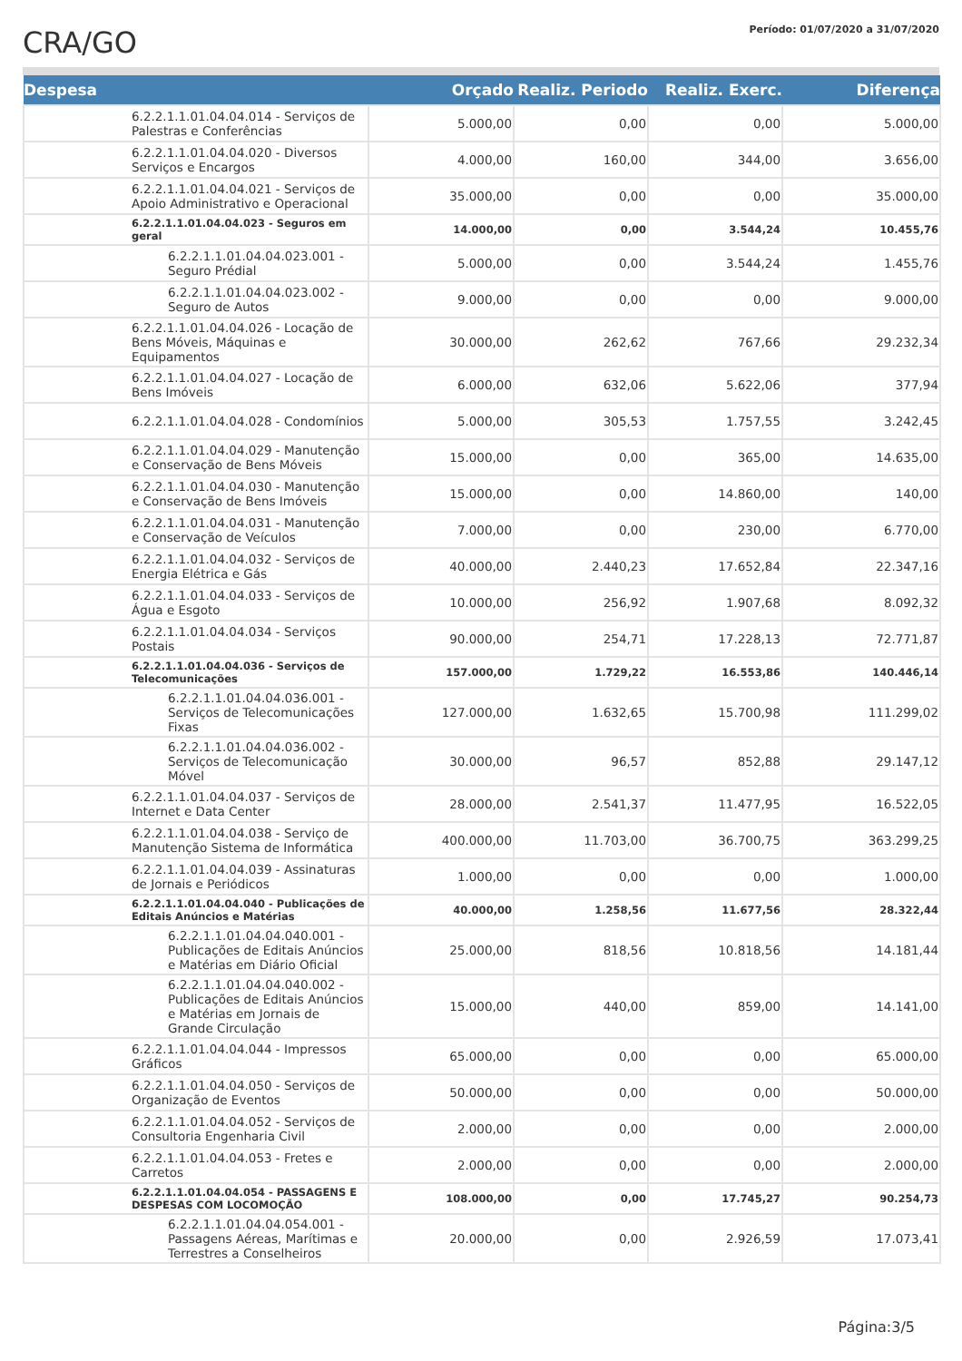CRA/GO
Período: 01/07/2020 a 31/07/2020
| Despesa | Orçado | Realiz. Periodo | Realiz. Exerc. | Diferença |
| --- | --- | --- | --- | --- |
| 6.2.2.1.1.01.04.04.014 - Serviços de Palestras e Conferências | 5.000,00 | 0,00 | 0,00 | 5.000,00 |
| 6.2.2.1.1.01.04.04.020 - Diversos Serviços e Encargos | 4.000,00 | 160,00 | 344,00 | 3.656,00 |
| 6.2.2.1.1.01.04.04.021 - Serviços de Apoio Administrativo e Operacional | 35.000,00 | 0,00 | 0,00 | 35.000,00 |
| 6.2.2.1.1.01.04.04.023 - Seguros em geral | 14.000,00 | 0,00 | 3.544,24 | 10.455,76 |
| 6.2.2.1.1.01.04.04.023.001 - Seguro Prédial | 5.000,00 | 0,00 | 3.544,24 | 1.455,76 |
| 6.2.2.1.1.01.04.04.023.002 - Seguro de Autos | 9.000,00 | 0,00 | 0,00 | 9.000,00 |
| 6.2.2.1.1.01.04.04.026 - Locação de Bens Móveis, Máquinas e Equipamentos | 30.000,00 | 262,62 | 767,66 | 29.232,34 |
| 6.2.2.1.1.01.04.04.027 - Locação de Bens Imóveis | 6.000,00 | 632,06 | 5.622,06 | 377,94 |
| 6.2.2.1.1.01.04.04.028 - Condomínios | 5.000,00 | 305,53 | 1.757,55 | 3.242,45 |
| 6.2.2.1.1.01.04.04.029 - Manutenção e Conservação de Bens Móveis | 15.000,00 | 0,00 | 365,00 | 14.635,00 |
| 6.2.2.1.1.01.04.04.030 - Manutenção e Conservação de Bens Imóveis | 15.000,00 | 0,00 | 14.860,00 | 140,00 |
| 6.2.2.1.1.01.04.04.031 - Manutenção e Conservação de Veículos | 7.000,00 | 0,00 | 230,00 | 6.770,00 |
| 6.2.2.1.1.01.04.04.032 - Serviços de Energia Elétrica e Gás | 40.000,00 | 2.440,23 | 17.652,84 | 22.347,16 |
| 6.2.2.1.1.01.04.04.033 - Serviços de Água e Esgoto | 10.000,00 | 256,92 | 1.907,68 | 8.092,32 |
| 6.2.2.1.1.01.04.04.034 - Serviços Postais | 90.000,00 | 254,71 | 17.228,13 | 72.771,87 |
| 6.2.2.1.1.01.04.04.036 - Serviços de Telecomunicações | 157.000,00 | 1.729,22 | 16.553,86 | 140.446,14 |
| 6.2.2.1.1.01.04.04.036.001 - Serviços de Telecomunicações Fixas | 127.000,00 | 1.632,65 | 15.700,98 | 111.299,02 |
| 6.2.2.1.1.01.04.04.036.002 - Serviços de Telecomunicação Móvel | 30.000,00 | 96,57 | 852,88 | 29.147,12 |
| 6.2.2.1.1.01.04.04.037 - Serviços de Internet e Data Center | 28.000,00 | 2.541,37 | 11.477,95 | 16.522,05 |
| 6.2.2.1.1.01.04.04.038 - Serviço de Manutenção Sistema de Informática | 400.000,00 | 11.703,00 | 36.700,75 | 363.299,25 |
| 6.2.2.1.1.01.04.04.039 - Assinaturas de Jornais e Periódicos | 1.000,00 | 0,00 | 0,00 | 1.000,00 |
| 6.2.2.1.1.01.04.04.040 - Publicações de Editais Anúncios e Matérias | 40.000,00 | 1.258,56 | 11.677,56 | 28.322,44 |
| 6.2.2.1.1.01.04.04.040.001 - Publicações de Editais Anúncios e Matérias em Diário Oficial | 25.000,00 | 818,56 | 10.818,56 | 14.181,44 |
| 6.2.2.1.1.01.04.04.040.002 - Publicações de Editais Anúncios e Matérias em Jornais de Grande Circulação | 15.000,00 | 440,00 | 859,00 | 14.141,00 |
| 6.2.2.1.1.01.04.04.044 - Impressos Gráficos | 65.000,00 | 0,00 | 0,00 | 65.000,00 |
| 6.2.2.1.1.01.04.04.050 - Serviços de Organização de Eventos | 50.000,00 | 0,00 | 0,00 | 50.000,00 |
| 6.2.2.1.1.01.04.04.052 - Serviços de Consultoria Engenharia Civil | 2.000,00 | 0,00 | 0,00 | 2.000,00 |
| 6.2.2.1.1.01.04.04.053 - Fretes e Carretos | 2.000,00 | 0,00 | 0,00 | 2.000,00 |
| 6.2.2.1.1.01.04.04.054 - PASSAGENS E DESPESAS COM LOCOMOÇÃO | 108.000,00 | 0,00 | 17.745,27 | 90.254,73 |
| 6.2.2.1.1.01.04.04.054.001 - Passagens Aéreas, Marítimas e Terrestres a Conselheiros | 20.000,00 | 0,00 | 2.926,59 | 17.073,41 |
Página:3/5